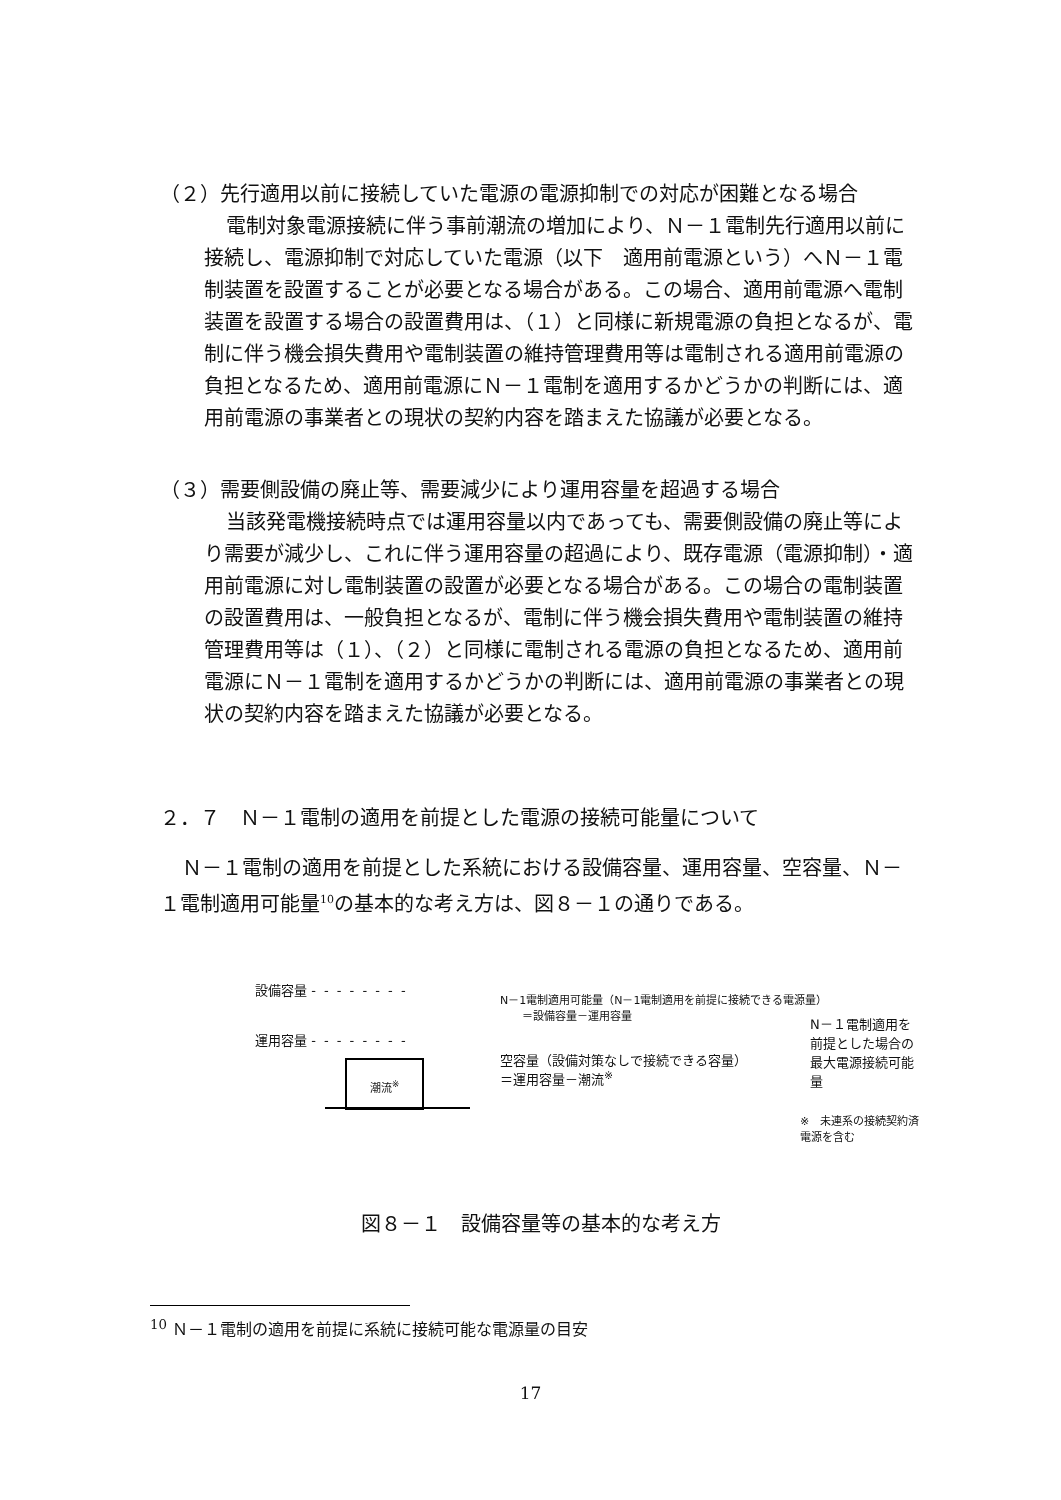（２）先行適用以前に接続していた電源の電源抑制での対応が困難となる場合
電制対象電源接続に伴う事前潮流の増加により、Ｎ－１電制先行適用以前に接続し、電源抑制で対応していた電源（以下　適用前電源という）へＮ－１電制装置を設置することが必要となる場合がある。この場合、適用前電源へ電制装置を設置する場合の設置費用は、（１）と同様に新規電源の負担となるが、電制に伴う機会損失費用や電制装置の維持管理費用等は電制される適用前電源の負担となるため、適用前電源にＮ－１電制を適用するかどうかの判断には、適用前電源の事業者との現状の契約内容を踏まえた協議が必要となる。
（３）需要側設備の廃止等、需要減少により運用容量を超過する場合
当該発電機接続時点では運用容量以内であっても、需要側設備の廃止等により需要が減少し、これに伴う運用容量の超過により、既存電源（電源抑制）・適用前電源に対し電制装置の設置が必要となる場合がある。この場合の電制装置の設置費用は、一般負担となるが、電制に伴う機会損失費用や電制装置の維持管理費用等は（１）、（２）と同様に電制される電源の負担となるため、適用前電源にＮ－１電制を適用するかどうかの判断には、適用前電源の事業者との現状の契約内容を踏まえた協議が必要となる。
２．７　Ｎ－１電制の適用を前提とした電源の接続可能量について
Ｎ－１電制の適用を前提とした系統における設備容量、運用容量、空容量、Ｎ－１電制適用可能量<sup>10</sup>の基本的な考え方は、図８－１の通りである。
設備容量 - - - - - - - -
運用容量 - - - - - - - -
潮流<sup>※</sup>
N－1電制適用可能量（N－1電制適用を前提に接続できる電源量）
　　＝設備容量－運用容量
空容量（設備対策なしで接続できる容量）
＝運用容量－潮流<sup>※</sup>
N－１電制適用を前提とした場合の
最大電源接続可能量
※　未連系の接続契約済電源を含む
図８－１　設備容量等の基本的な考え方
<sup>10</sup> Ｎ－１電制の適用を前提に系統に接続可能な電源量の目安
17